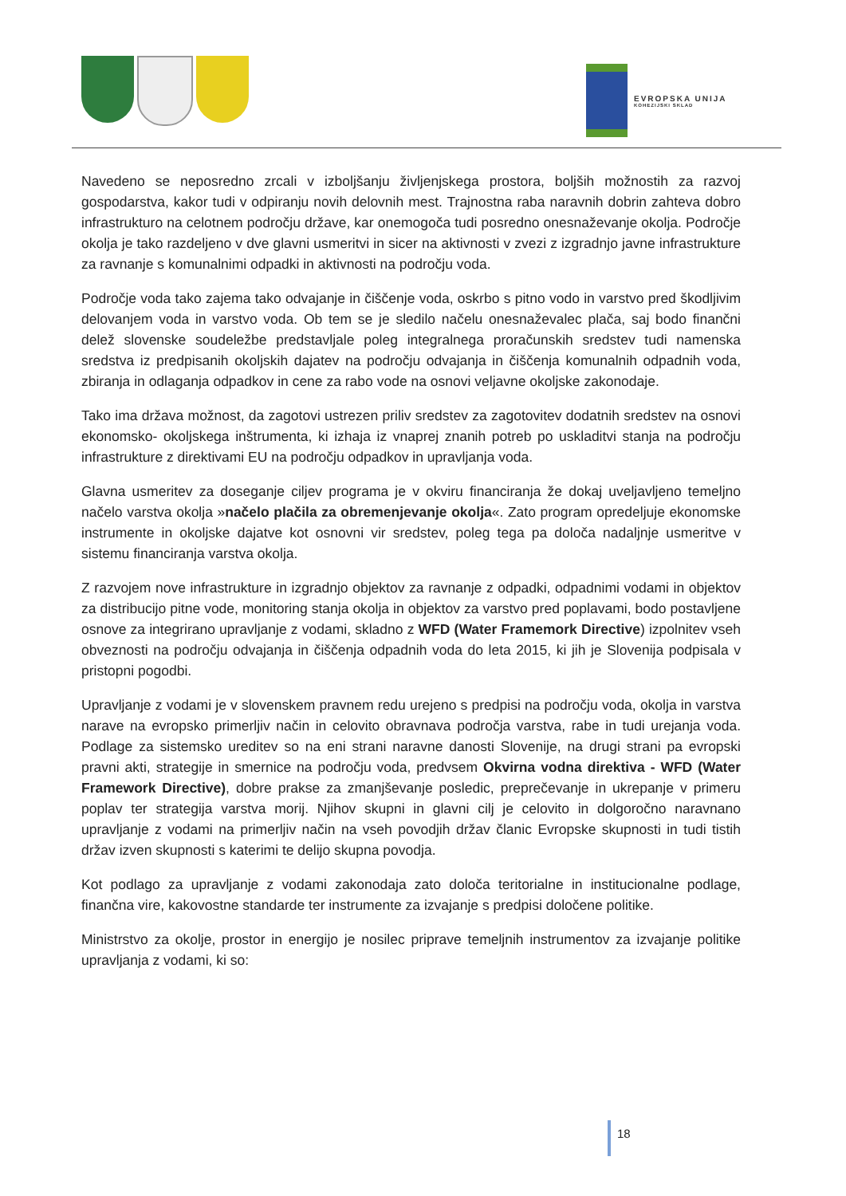EVROPSKA UNIJA
KOHEZIJSKI SKLAD
Navedeno se neposredno zrcali v izboljšanju življenjskega prostora, boljših možnostih za razvoj gospodarstva, kakor tudi v odpiranju novih delovnih mest. Trajnostna raba naravnih dobrin zahteva dobro infrastrukturo na celotnem področju države, kar onemogoča tudi posredno onesnaževanje okolja. Področje okolja je tako razdeljeno v dve glavni usmeritvi in sicer na aktivnosti v zvezi z izgradnjo javne infrastrukture za ravnanje s komunalnimi odpadki in aktivnosti na področju voda.
Področje voda tako zajema tako odvajanje in čiščenje voda, oskrbo s pitno vodo in varstvo pred škodljivim delovanjem voda in varstvo voda. Ob tem se je sledilo načelu onesnaževalec plača, saj bodo finančni delež slovenske soudeležbe predstavljale poleg integralnega proračunskih sredstev tudi namenska sredstva iz predpisanih okoljskih dajatev na področju odvajanja in čiščenja komunalnih odpadnih voda, zbiranja in odlaganja odpadkov in cene za rabo vode na osnovi veljavne okoljske zakonodaje.
Tako ima država možnost, da zagotovi ustrezen priliv sredstev za zagotovitev dodatnih sredstev na osnovi ekonomsko- okoljskega inštrumenta, ki izhaja iz vnaprej znanih potreb po uskladitvi stanja na področju infrastrukture z direktivami EU na področju odpadkov in upravljanja voda.
Glavna usmeritev za doseganje ciljev programa je v okviru financiranja že dokaj uveljavljeno temeljno načelo varstva okolja »načelo plačila za obremenjevanje okolja«. Zato program opredeljuje ekonomske instrumente in okoljske dajatve kot osnovni vir sredstev, poleg tega pa določa nadaljnje usmeritve v sistemu financiranja varstva okolja.
Z razvojem nove infrastrukture in izgradnjo objektov za ravnanje z odpadki, odpadnimi vodami in objektov za distribucijo pitne vode, monitoring stanja okolja in objektov za varstvo pred poplavami, bodo postavljene osnove za integrirano upravljanje z vodami, skladno z WFD (Water Framemork Directive) izpolnitev vseh obveznosti na področju odvajanja in čiščenja odpadnih voda do leta 2015, ki jih je Slovenija podpisala v pristopni pogodbi.
Upravljanje z vodami je v slovenskem pravnem redu urejeno s predpisi na področju voda, okolja in varstva narave na evropsko primerljiv način in celovito obravnava področja varstva, rabe in tudi urejanja voda. Podlage za sistemsko ureditev so na eni strani naravne danosti Slovenije, na drugi strani pa evropski pravni akti, strategije in smernice na področju voda, predvsem Okvirna vodna direktiva - WFD (Water Framework Directive), dobre prakse za zmanjševanje posledic, preprečevanje in ukrepanje v primeru poplav ter strategija varstva morij. Njihov skupni in glavni cilj je celovito in dolgoročno naravnano upravljanje z vodami na primerljiv način na vseh povodjih držav članic Evropske skupnosti in tudi tistih držav izven skupnosti s katerimi te delijo skupna povodja.
Kot podlago za upravljanje z vodami zakonodaja zato določa teritorialne in institucionalne podlage, finančna vire, kakovostne standarde ter instrumente za izvajanje s predpisi določene politike.
Ministrstvo za okolje, prostor in energijo je nosilec priprave temeljnih instrumentov za izvajanje politike upravljanja z vodami, ki so:
18